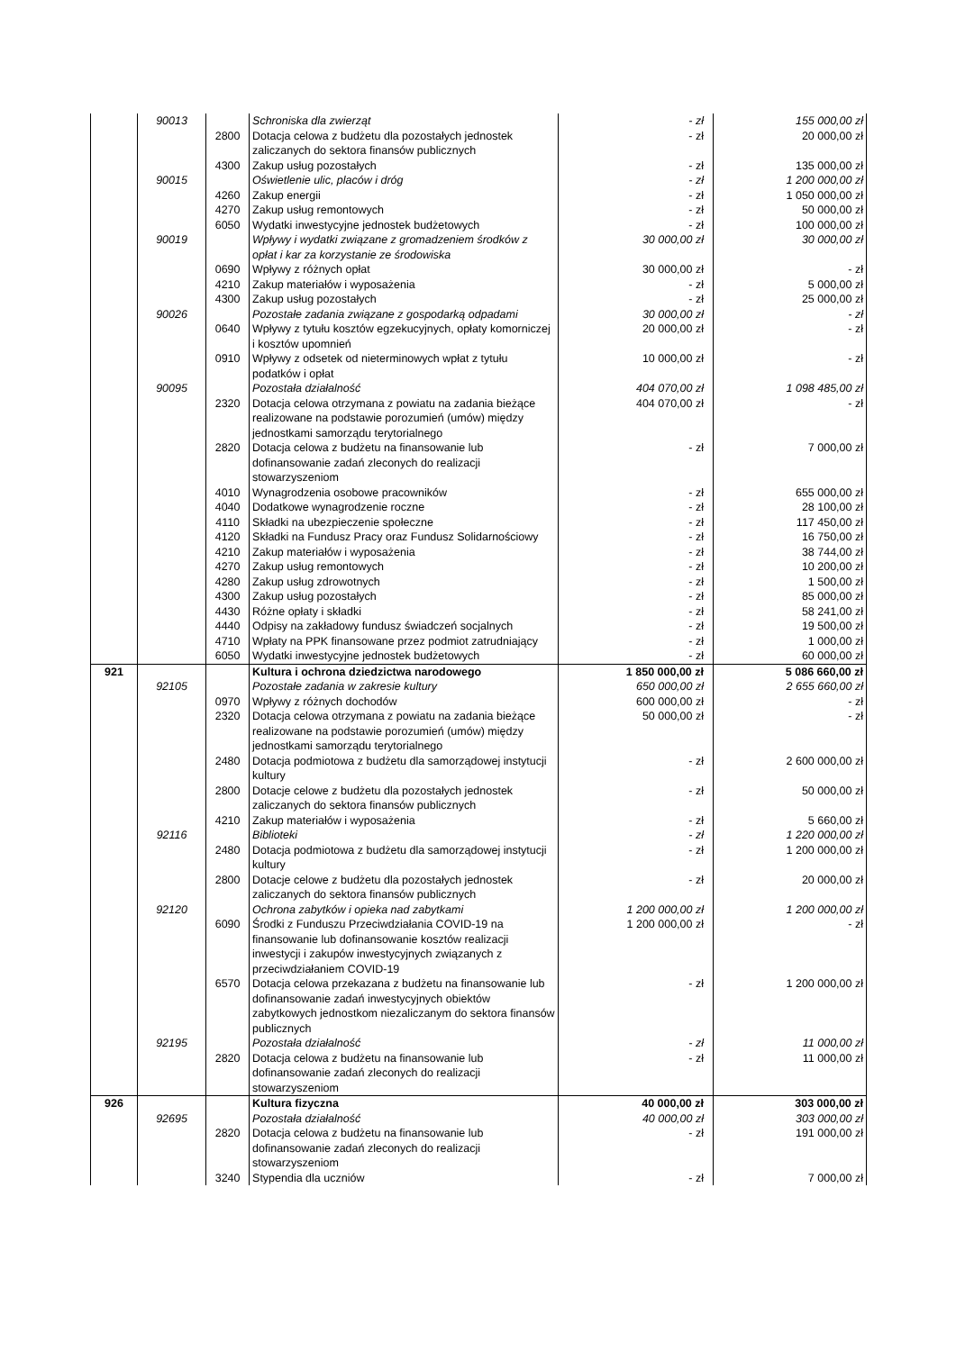| | 90013 | | Schroniska dla zwierząt | - zł | 155 000,00 zł |
| | | 2800 | Dotacja celowa z budżetu dla pozostałych jednostek zaliczanych do sektora finansów publicznych | - zł | 20 000,00 zł |
| | | 4300 | Zakup usług pozostałych | - zł | 135 000,00 zł |
| | 90015 | | Oświetlenie ulic, placów i dróg | - zł | 1 200 000,00 zł |
| | | 4260 | Zakup energii | - zł | 1 050 000,00 zł |
| | | 4270 | Zakup usług remontowych | - zł | 50 000,00 zł |
| | | 6050 | Wydatki inwestycyjne jednostek budżetowych | - zł | 100 000,00 zł |
| | 90019 | | Wpływy i wydatki związane z gromadzeniem środków z opłat i kar za korzystanie ze środowiska | 30 000,00 zł | 30 000,00 zł |
| | | 0690 | Wpływy z różnych opłat | 30 000,00 zł | - zł |
| | | 4210 | Zakup materiałów i wyposażenia | - zł | 5 000,00 zł |
| | | 4300 | Zakup usług pozostałych | - zł | 25 000,00 zł |
| | 90026 | | Pozostałe zadania związane z gospodarką odpadami | 30 000,00 zł | - zł |
| | | 0640 | Wpływy z tytułu kosztów egzekucyjnych, opłaty komorniczej i kosztów upomnień | 20 000,00 zł | - zł |
| | | 0910 | Wpływy z odsetek od nieterminowych wpłat z tytułu podatków i opłat | 10 000,00 zł | - zł |
| | 90095 | | Pozostała działalność | 404 070,00 zł | 1 098 485,00 zł |
| | | 2320 | Dotacja celowa otrzymana z powiatu na zadania bieżące realizowane na podstawie porozumień (umów) między jednostkami samorządu terytorialnego | 404 070,00 zł | - zł |
| | | 2820 | Dotacja celowa z budżetu na finansowanie lub dofinansowanie zadań zleconych do realizacji stowarzyszeniom | - zł | 7 000,00 zł |
| | | 4010 | Wynagrodzenia osobowe pracowników | - zł | 655 000,00 zł |
| | | 4040 | Dodatkowe wynagrodzenie roczne | - zł | 28 100,00 zł |
| | | 4110 | Składki na ubezpieczenie społeczne | - zł | 117 450,00 zł |
| | | 4120 | Składki na Fundusz Pracy oraz Fundusz Solidarnościowy | - zł | 16 750,00 zł |
| | | 4210 | Zakup materiałów i wyposażenia | - zł | 38 744,00 zł |
| | | 4270 | Zakup usług remontowych | - zł | 10 200,00 zł |
| | | 4280 | Zakup usług zdrowotnych | - zł | 1 500,00 zł |
| | | 4300 | Zakup usług pozostałych | - zł | 85 000,00 zł |
| | | 4430 | Różne opłaty i składki | - zł | 58 241,00 zł |
| | | 4440 | Odpisy na zakładowy fundusz świadczeń socjalnych | - zł | 19 500,00 zł |
| | | 4710 | Wpłaty na PPK finansowane przez podmiot zatrudniający | - zł | 1 000,00 zł |
| | | 6050 | Wydatki inwestycyjne jednostek budżetowych | - zł | 60 000,00 zł |
| 921 | | | Kultura i ochrona dziedzictwa narodowego | 1 850 000,00 zł | 5 086 660,00 zł |
| | 92105 | | Pozostałe zadania w zakresie kultury | 650 000,00 zł | 2 655 660,00 zł |
| | | 0970 | Wpływy z różnych dochodów | 600 000,00 zł | - zł |
| | | 2320 | Dotacja celowa otrzymana z powiatu na zadania bieżące realizowane na podstawie porozumień (umów) między jednostkami samorządu terytorialnego | 50 000,00 zł | - zł |
| | | 2480 | Dotacja podmiotowa z budżetu dla samorządowej instytucji kultury | - zł | 2 600 000,00 zł |
| | | 2800 | Dotacje celowe z budżetu dla pozostałych jednostek zaliczanych do sektora finansów publicznych | - zł | 50 000,00 zł |
| | | 4210 | Zakup materiałów i wyposażenia | - zł | 5 660,00 zł |
| | 92116 | | Biblioteki | - zł | 1 220 000,00 zł |
| | | 2480 | Dotacja podmiotowa z budżetu dla samorządowej instytucji kultury | - zł | 1 200 000,00 zł |
| | | 2800 | Dotacje celowe z budżetu dla pozostałych jednostek zaliczanych do sektora finansów publicznych | - zł | 20 000,00 zł |
| | 92120 | | Ochrona zabytków i opieka nad zabytkami | 1 200 000,00 zł | 1 200 000,00 zł |
| | | 6090 | Środki z Funduszu Przeciwdziałania COVID-19 na finansowanie lub dofinansowanie kosztów realizacji inwestycji i zakupów inwestycyjnych związanych z przeciwdziałaniem COVID-19 | 1 200 000,00 zł | - zł |
| | | 6570 | Dotacja celowa przekazana z budżetu na finansowanie lub dofinansowanie zadań inwestycyjnych obiektów zabytkowych jednostkom niezaliczanym do sektora finansów publicznych | - zł | 1 200 000,00 zł |
| | 92195 | | Pozostała działalność | - zł | 11 000,00 zł |
| | | 2820 | Dotacja celowa z budżetu na finansowanie lub dofinansowanie zadań zleconych do realizacji stowarzyszeniom | - zł | 11 000,00 zł |
| 926 | | | Kultura fizyczna | 40 000,00 zł | 303 000,00 zł |
| | 92695 | | Pozostała działalność | 40 000,00 zł | 303 000,00 zł |
| | | 2820 | Dotacja celowa z budżetu na finansowanie lub dofinansowanie zadań zleconych do realizacji stowarzyszeniom | - zł | 191 000,00 zł |
| | | 3240 | Stypendia dla uczniów | - zł | 7 000,00 zł |